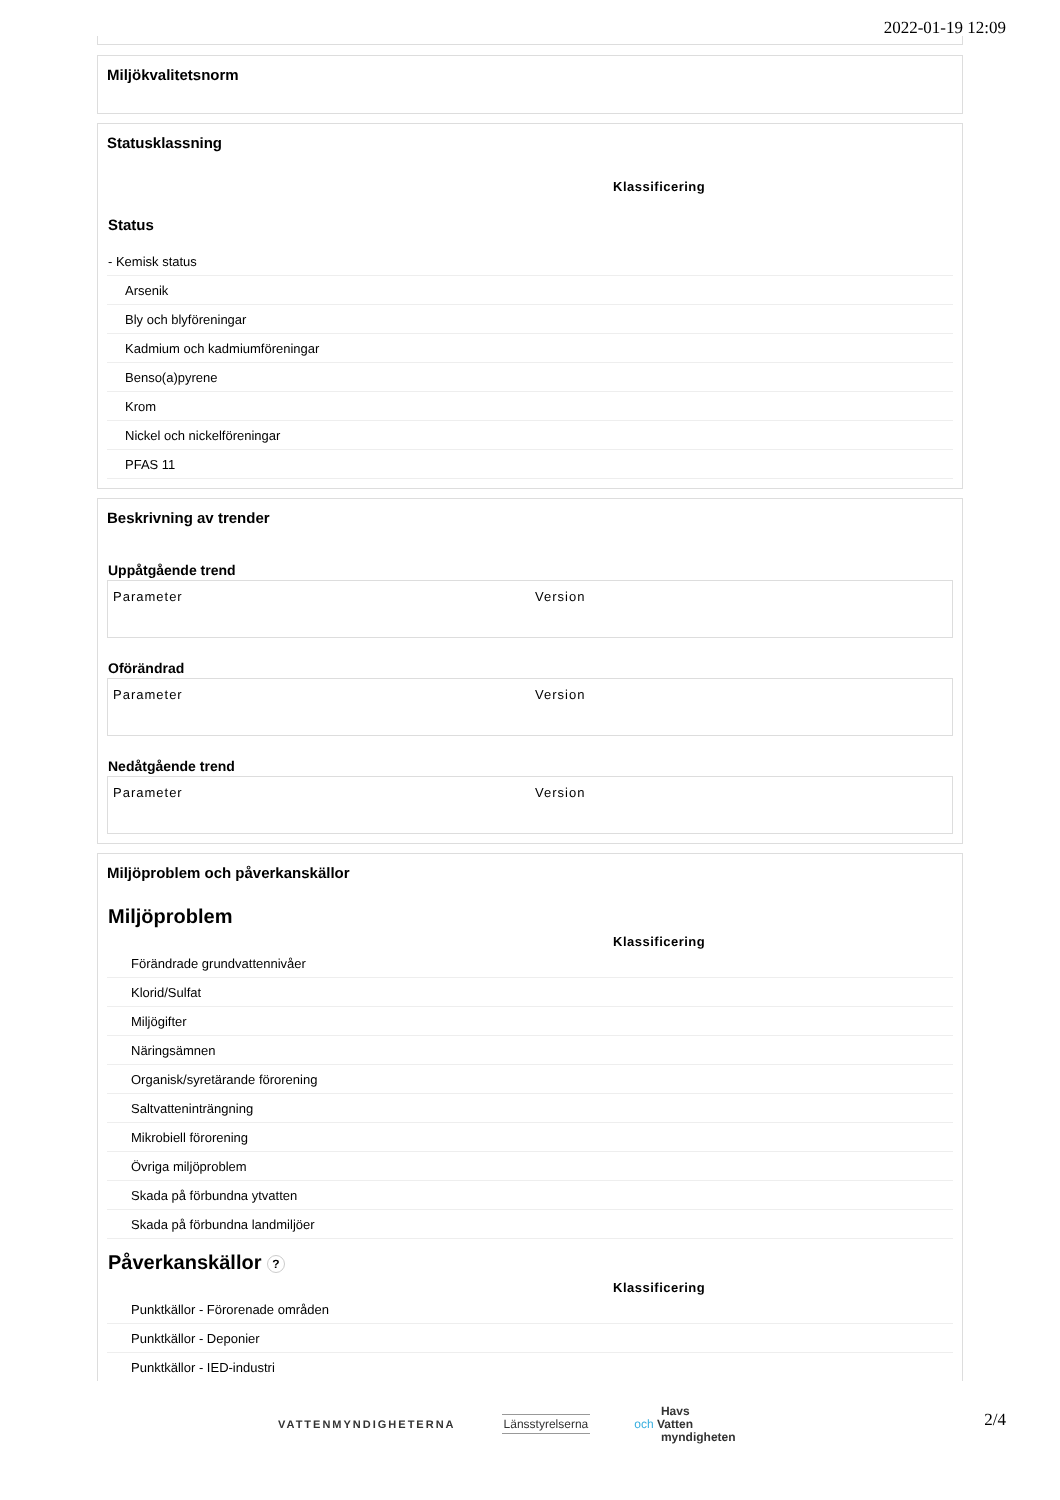2022-01-19 12:09
Miljökvalitetsnorm
Statusklassning
Klassificering
Status
- Kemisk status
Arsenik
Bly och blyföreningar
Kadmium och kadmiumföreningar
Benso(a)pyrene
Krom
Nickel och nickelföreningar
PFAS 11
Beskrivning av trender
Uppåtgående trend
| Parameter | Version |
| --- | --- |
Oförändrad
| Parameter | Version |
| --- | --- |
Nedåtgående trend
| Parameter | Version |
| --- | --- |
Miljöproblem och påverkanskällor
Miljöproblem
Klassificering
Förändrade grundvattennivåer
Klorid/Sulfat
Miljögifter
Näringsämnen
Organisk/syretärande förorening
Saltvatteninträngning
Mikrobiell förorening
Övriga miljöproblem
Skada på förbundna ytvatten
Skada på förbundna landmiljöer
Påverkanskällor ?
Klassificering
Punktkällor - Förorenade områden
Punktkällor - Deponier
Punktkällor - IED-industri
VATTENMYNDIGHETERNA Länsstyrelserna
Havs
och Vatten
myndigheten
2/4